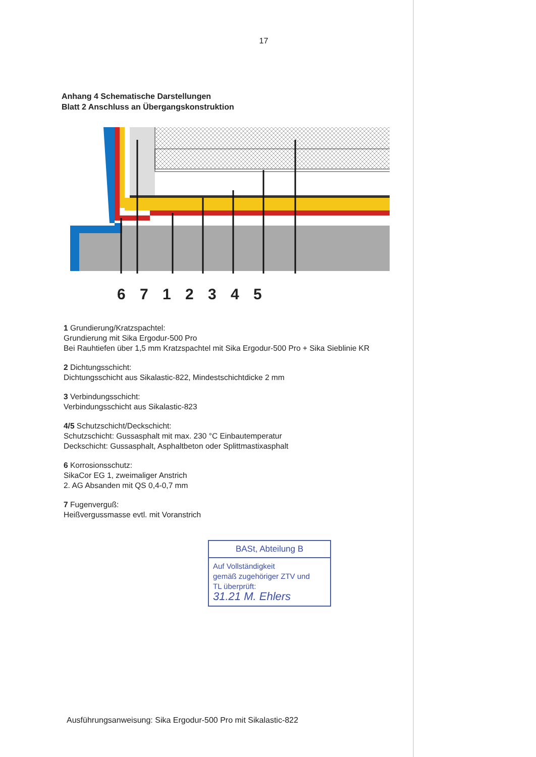17
Anhang 4 Schematische Darstellungen
Blatt 2 Anschluss an Übergangskonstruktion
6 7 1 2 3 4 5
1 Grundierung/Kratzspachtel:
Grundierung mit Sika Ergodur-500 Pro
Bei Rauhtiefen über 1,5 mm Kratzspachtel mit Sika Ergodur-500 Pro + Sika Sieblinie KR
2 Dichtungsschicht:
Dichtungsschicht aus Sikalastic-822, Mindestschichtdicke 2 mm
3 Verbindungsschicht:
Verbindungsschicht aus Sikalastic-823
4/5 Schutzschicht/Deckschicht:
Schutzschicht: Gussasphalt mit max. 230 °C Einbautemperatur
Deckschicht: Gussasphalt, Asphaltbeton oder Splittmastixasphalt
6 Korrosionsschutz:
SikaCor EG 1, zweimaliger Anstrich
2. AG Absanden mit QS 0,4-0,7 mm
7 Fugenverguß:
Heißvergussmasse evtl. mit Voranstrich
BASt, Abteilung B
Auf Vollständigkeit
gemäß zugehöriger ZTV und
TL überprüft:
31.21 M. Ehlers
Ausführungsanweisung: Sika Ergodur-500 Pro mit Sikalastic-822